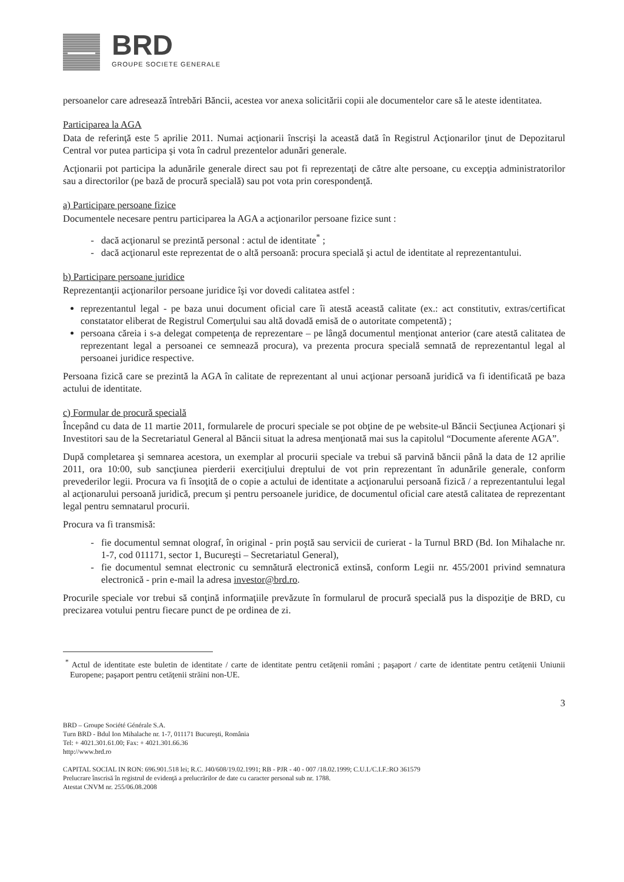BRD
GROUPE SOCIETE GENERALE
persoanelor care adresează întrebări Băncii, acestea vor anexa solicitării copii ale documentelor care să le ateste identitatea.
Participarea la AGA
Data de referinţă este 5 aprilie 2011. Numai acţionarii înscrişi la această dată în Registrul Acţionarilor ţinut de Depozitarul Central vor putea participa şi vota în cadrul prezentelor adunări generale.
Acţionarii pot participa la adunările generale direct sau pot fi reprezentaţi de către alte persoane, cu excepţia administratorilor sau a directorilor (pe bază de procură specială) sau pot vota prin corespondenţă.
a) Participare persoane fizice
Documentele necesare pentru participarea la AGA a acţionarilor persoane fizice sunt :
dacă acţionarul se prezintă personal : actul de identitate<sup>*</sup> ;
dacă acţionarul este reprezentat de o altă persoană: procura specială şi actul de identitate al reprezentantului.
b) Participare persoane juridice
Reprezentanţii acţionarilor persoane juridice îşi vor dovedi calitatea astfel :
reprezentantul legal - pe baza unui document oficial care îi atestă această calitate (ex.: act constitutiv, extras/certificat constatator eliberat de Registrul Comerţului sau altă dovadă emisă de o autoritate competentă) ;
persoana căreia i s-a delegat competenţa de reprezentare – pe lângă documentul menţionat anterior (care atestă calitatea de reprezentant legal a persoanei ce semnează procura), va prezenta procura specială semnată de reprezentantul legal al persoanei juridice respective.
Persoana fizică care se prezintă la AGA în calitate de reprezentant al unui acţionar persoană juridică va fi identificată pe baza actului de identitate.
c) Formular de procură specială
Începând cu data de 11 martie 2011, formularele de procuri speciale se pot obţine de pe website-ul Băncii Secţiunea Acţionari şi Investitori sau de la Secretariatul General al Băncii situat la adresa menţionată mai sus la capitolul “Documente aferente AGA”.
După completarea şi semnarea acestora, un exemplar al procurii speciale va trebui să parvină băncii până la data de 12 aprilie 2011, ora 10:00, sub sancţiunea pierderii exerciţiului dreptului de vot prin reprezentant în adunările generale, conform prevederilor legii. Procura va fi însoţită de o copie a actului de identitate a acţionarului persoană fizică / a reprezentantului legal al acţionarului persoană juridică, precum şi pentru persoanele juridice, de documentul oficial care atestă calitatea de reprezentant legal pentru semnatarul procurii.
Procura va fi transmisă:
fie documentul semnat olograf, în original - prin poştă sau servicii de curierat - la Turnul BRD (Bd. Ion Mihalache nr. 1-7, cod 011171, sector 1, Bucureşti – Secretariatul General),
fie documentul semnat electronic cu semnătură electronică extinsă, conform Legii nr. 455/2001 privind semnatura electronică - prin e-mail la adresa investor@brd.ro.
Procurile speciale vor trebui să conţină informaţiile prevăzute în formularul de procură specială pus la dispoziţie de BRD, cu precizarea votului pentru fiecare punct de pe ordinea de zi.
<sup>*</sup> Actul de identitate este buletin de identitate / carte de identitate pentru cetăţenii români ; paşaport / carte de identitate pentru cetăţenii Uniunii Europene; paşaport pentru cetăţenii străini non-UE.
3
BRD – Groupe Société Générale S.A.
Turn BRD - Bdul Ion Mihalache nr. 1-7, 011171 Bucureşti, România
Tel: + 4021.301.61.00; Fax: + 4021.301.66.36
http://www.brd.ro
CAPITAL SOCIAL IN RON: 696.901.518 lei; R.C. J40/608/19.02.1991; RB - PJR - 40 - 007 /18.02.1999; C.U.I./C.I.F.:RO 361579
Prelucrare înscrisă în registrul de evidenţă a prelucrărilor de date cu caracter personal sub nr. 1788.
Atestat CNVM nr. 255/06.08.2008